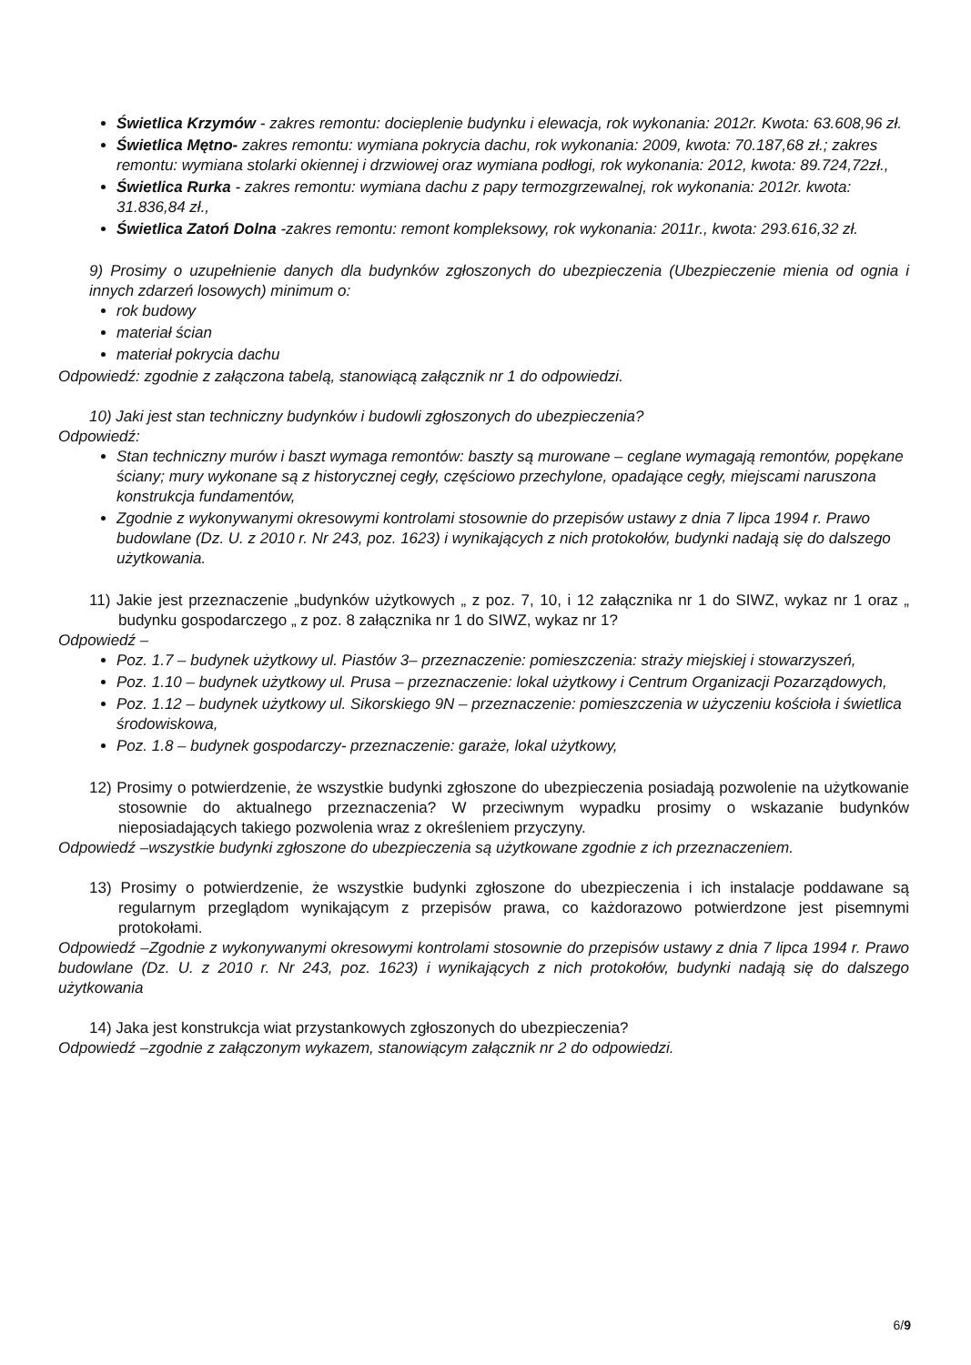Świetlica Krzymów - zakres remontu: docieplenie budynku i elewacja, rok wykonania: 2012r. Kwota: 63.608,96 zł.
Świetlica Mętno- zakres remontu: wymiana pokrycia dachu, rok wykonania: 2009, kwota: 70.187,68 zł.; zakres remontu: wymiana stolarki okiennej i drzwiowej oraz wymiana podłogi, rok wykonania: 2012, kwota: 89.724,72zł.,
Świetlica Rurka - zakres remontu: wymiana dachu z papy termozgrzewalnej, rok wykonania: 2012r. kwota: 31.836,84 zł.,
Świetlica Zatoń Dolna -zakres remontu: remont kompleksowy, rok wykonania: 2011r., kwota: 293.616,32 zł.
9) Prosimy o uzupełnienie danych dla budynków zgłoszonych do ubezpieczenia (Ubezpieczenie mienia od ognia i innych zdarzeń losowych) minimum o:
rok budowy
materiał ścian
materiał pokrycia dachu
Odpowiedź: zgodnie z załączona tabelą, stanowiącą załącznik nr 1 do odpowiedzi.
10) Jaki jest stan techniczny budynków i budowli zgłoszonych do ubezpieczenia?
Odpowiedź:
Stan techniczny murów i baszt wymaga remontów: baszty są murowane – ceglane wymagają remontów, popękane ściany; mury wykonane są z historycznej cegły, częściowo przechylone, opadające cegły, miejscami naruszona konstrukcja fundamentów,
Zgodnie z wykonywanymi okresowymi kontrolami stosownie do przepisów ustawy z dnia 7 lipca 1994 r. Prawo budowlane (Dz. U. z 2010 r. Nr 243, poz. 1623) i wynikających z nich protokołów, budynki nadają się do dalszego użytkowania.
11) Jakie jest przeznaczenie „budynków użytkowych „ z poz. 7, 10, i 12 załącznika nr 1 do SIWZ, wykaz nr 1 oraz „ budynku gospodarczego „ z poz. 8 załącznika nr 1 do SIWZ, wykaz nr 1?
Odpowiedź –
Poz. 1.7 – budynek użytkowy ul. Piastów 3– przeznaczenie: pomieszczenia: straży miejskiej i stowarzyszeń,
Poz. 1.10 – budynek użytkowy ul. Prusa – przeznaczenie: lokal użytkowy i Centrum Organizacji Pozarządowych,
Poz. 1.12 – budynek użytkowy ul. Sikorskiego 9N – przeznaczenie: pomieszczenia w użyczeniu kościoła i świetlica środowiskowa,
Poz. 1.8 – budynek gospodarczy- przeznaczenie: garaże, lokal użytkowy,
12) Prosimy o potwierdzenie, że wszystkie budynki zgłoszone do ubezpieczenia posiadają pozwolenie na użytkowanie stosownie do aktualnego przeznaczenia? W przeciwnym wypadku prosimy o wskazanie budynków nieposiadających takiego pozwolenia wraz z określeniem przyczyny.
Odpowiedź –wszystkie budynki zgłoszone do ubezpieczenia są użytkowane zgodnie z ich przeznaczeniem.
13) Prosimy o potwierdzenie, że wszystkie budynki zgłoszone do ubezpieczenia i ich instalacje poddawane są regularnym przeglądom wynikającym z przepisów prawa, co każdorazowo potwierdzone jest pisemnymi protokołami.
Odpowiedź –Zgodnie z wykonywanymi okresowymi kontrolami stosownie do przepisów ustawy z dnia 7 lipca 1994 r. Prawo budowlane (Dz. U. z 2010 r. Nr 243, poz. 1623) i wynikających z nich protokołów, budynki nadają się do dalszego użytkowania
14) Jaka jest konstrukcja wiat przystankowych zgłoszonych do ubezpieczenia?
Odpowiedź –zgodnie z załączonym wykazem, stanowiącym załącznik nr 2 do odpowiedzi.
6/9